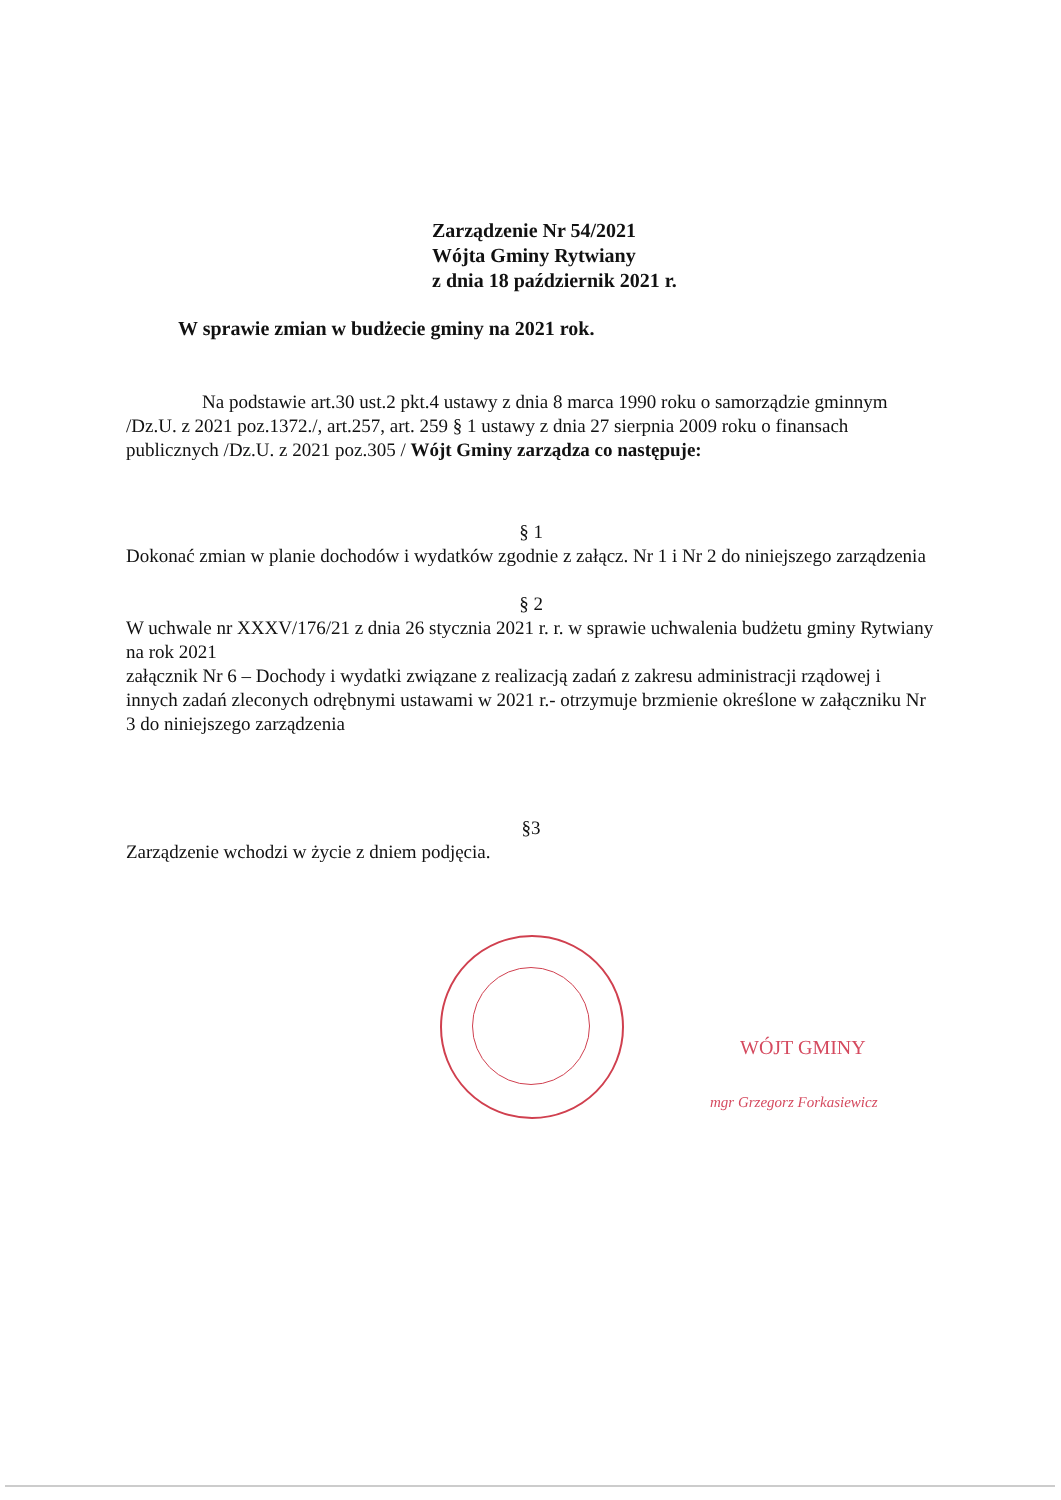Zarządzenie Nr 54/2021
Wójta Gminy Rytwiany
z dnia 18 październik 2021 r.
W sprawie zmian w budżecie gminy na 2021 rok.
Na podstawie art.30 ust.2 pkt.4 ustawy z dnia 8 marca 1990 roku o samorządzie gminnym /Dz.U. z 2021 poz.1372./, art.257, art. 259 § 1 ustawy z dnia 27 sierpnia 2009 roku o finansach publicznych /Dz.U. z 2021 poz.305 / Wójt Gminy zarządza co następuje:
§ 1
Dokonać zmian w planie dochodów i wydatków zgodnie z załącz. Nr 1 i Nr 2 do niniejszego zarządzenia
§ 2
W uchwale nr XXXV/176/21 z dnia 26 stycznia 2021 r. r. w sprawie uchwalenia budżetu gminy Rytwiany na rok 2021
załącznik Nr 6 – Dochody i wydatki związane z realizacją zadań z zakresu administracji rządowej i innych zadań zleconych odrębnymi ustawami w 2021 r.- otrzymuje brzmienie określone w załączniku Nr 3 do niniejszego zarządzenia
§3
Zarządzenie wchodzi w życie z dniem podjęcia.
WÓJT GMINY
mgr Grzegorz Forkasiewicz